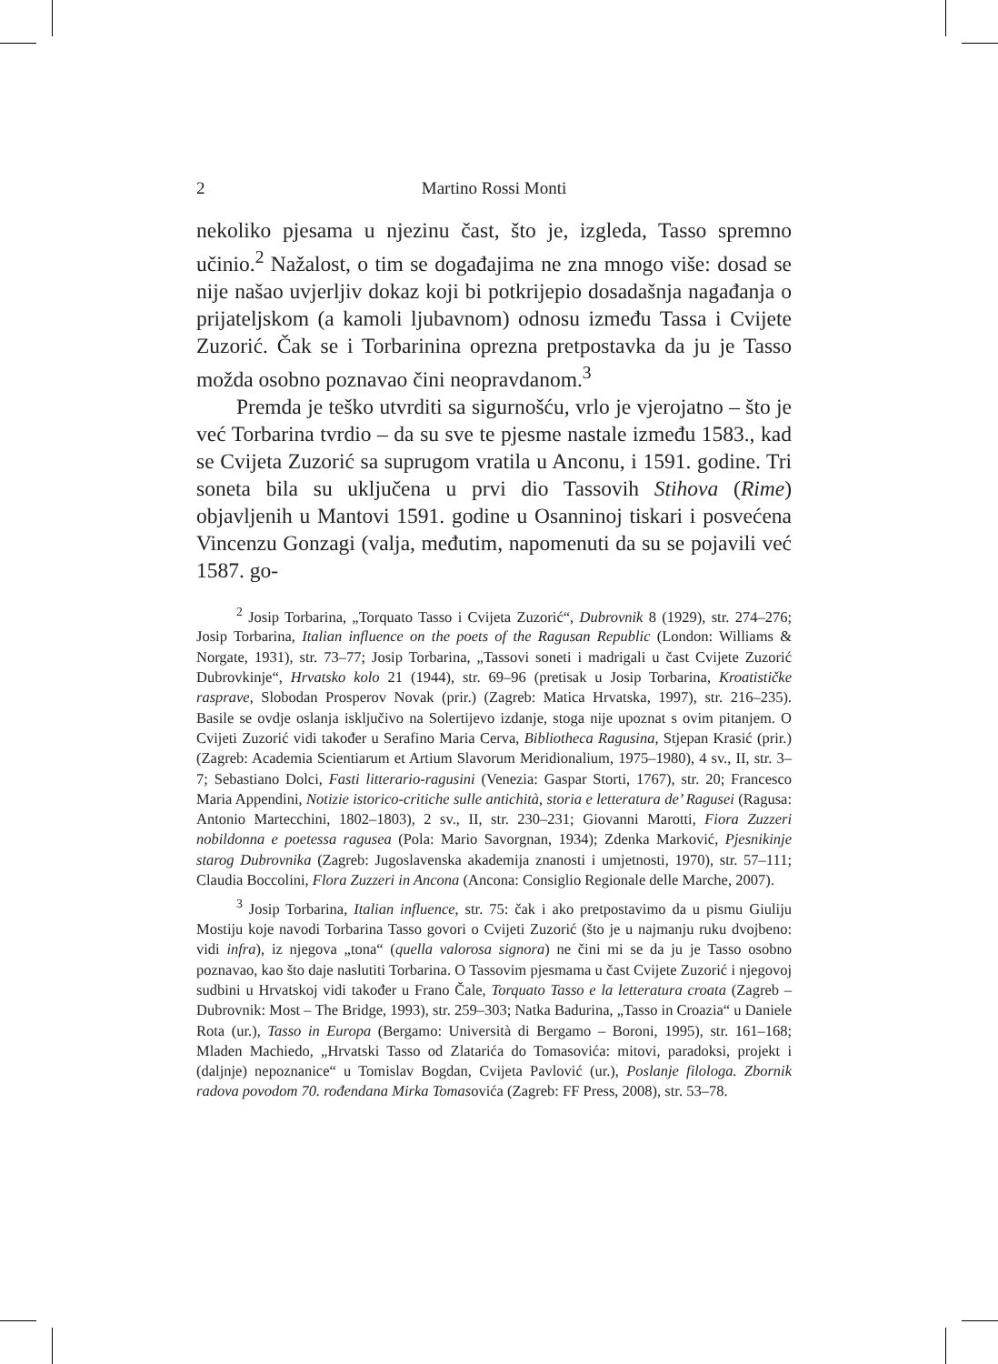2 Martino Rossi Monti
nekoliko pjesama u njezinu čast, što je, izgleda, Tasso spremno učinio.<sup>2</sup> Nažalost, o tim se događajima ne zna mnogo više: dosad se nije našao uvjerljiv dokaz koji bi potkrijepio dosadašnja nagađanja o prijateljskom (a kamoli ljubavnom) odnosu između Tassa i Cvijete Zuzorić. Čak se i Torbarinina oprezna pretpostavka da ju je Tasso možda osobno poznavao čini neopravdanom.<sup>3</sup>
Premda je teško utvrditi sa sigurnošću, vrlo je vjerojatno – što je već Torbarina tvrdio – da su sve te pjesme nastale između 1583., kad se Cvijeta Zuzorić sa suprugom vratila u Anconu, i 1591. godine. Tri soneta bila su uključena u prvi dio Tassovih Stihova (Rime) objavljenih u Mantovi 1591. godine u Osanninoj tiskari i posvećena Vincenzu Gonzagi (valja, međutim, napomenuti da su se pojavili već 1587. go-
<sup>2</sup> Josip Torbarina, „Torquato Tasso i Cvijeta Zuzorić“, Dubrovnik 8 (1929), str. 274–276; Josip Torbarina, Italian influence on the poets of the Ragusan Republic (London: Williams & Norgate, 1931), str. 73–77; Josip Torbarina, „Tassovi soneti i madrigali u čast Cvijete Zuzorić Dubrovkinje“, Hrvatsko kolo 21 (1944), str. 69–96 (pretisak u Josip Torbarina, Kroatističke rasprave, Slobodan Prosperov Novak (prir.) (Zagreb: Matica Hrvatska, 1997), str. 216–235). Basile se ovdje oslanja isključivo na Solertijevo izdanje, stoga nije upoznat s ovim pitanjem. O Cvijeti Zuzorić vidi također u Serafino Maria Cerva, Bibliotheca Ragusina, Stjepan Krasić (prir.) (Zagreb: Academia Scientiarum et Artium Slavorum Meridionalium, 1975–1980), 4 sv., II, str. 3–7; Sebastiano Dolci, Fasti litterario-ragusini (Venezia: Gaspar Storti, 1767), str. 20; Francesco Maria Appendini, Notizie istorico-critiche sulle antichità, storia e letteratura de’ Ragusei (Ragusa: Antonio Martecchini, 1802–1803), 2 sv., II, str. 230–231; Giovanni Marotti, Fiora Zuzzeri nobildonna e poetessa ragusea (Pola: Mario Savorgnan, 1934); Zdenka Marković, Pjesnikinje starog Dubrovnika (Zagreb: Jugoslavenska akademija znanosti i umjetnosti, 1970), str. 57–111; Claudia Boccolini, Flora Zuzzeri in Ancona (Ancona: Consiglio Regionale delle Marche, 2007).
<sup>3</sup> Josip Torbarina, Italian influence, str. 75: čak i ako pretpostavimo da u pismu Giuliju Mostiju koje navodi Torbarina Tasso govori o Cvijeti Zuzorić (što je u najmanju ruku dvojbeno: vidi infra), iz njegova „tona“ (quella valorosa signora) ne čini mi se da ju je Tasso osobno poznavao, kao što daje naslutiti Torbarina. O Tassovim pjesmama u čast Cvijete Zuzorić i njegovoj sudbini u Hrvatskoj vidi također u Frano Čale, Torquato Tasso e la letteratura croata (Zagreb – Dubrovnik: Most – The Bridge, 1993), str. 259–303; Natka Badurina, „Tasso in Croazia“ u Daniele Rota (ur.), Tasso in Europa (Bergamo: Università di Bergamo – Boroni, 1995), str. 161–168; Mladen Machiedo, „Hrvatski Tasso od Zlatarića do Tomasovića: mitovi, paradoksi, projekt i (daljnje) nepoznanice“ u Tomislav Bogdan, Cvijeta Pavlović (ur.), Poslanje filologa. Zbornik radova povodom 70. rođendana Mirka Tomasovića (Zagreb: FF Press, 2008), str. 53–78.